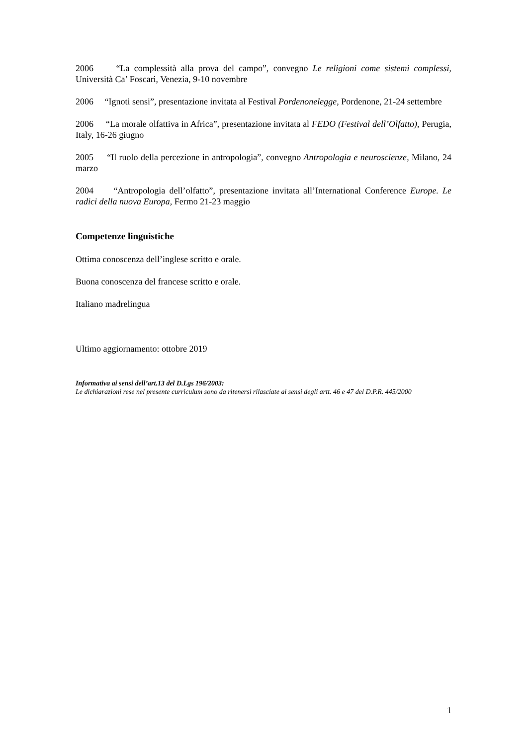2006 “La complessità alla prova del campo”, convegno Le religioni come sistemi complessi, Università Ca’ Foscari, Venezia, 9-10 novembre
2006 “Ignoti sensi”, presentazione invitata al Festival Pordenonelegge, Pordenone, 21-24 settembre
2006 “La morale olfattiva in Africa”, presentazione invitata al FEDO (Festival dell’Olfatto), Perugia, Italy, 16-26 giugno
2005 “Il ruolo della percezione in antropologia”, convegno Antropologia e neuroscienze, Milano, 24 marzo
2004 “Antropologia dell’olfatto”, presentazione invitata all’International Conference Europe. Le radici della nuova Europa, Fermo 21-23 maggio
Competenze linguistiche
Ottima conoscenza dell’inglese scritto e orale.
Buona conoscenza del francese scritto e orale.
Italiano madrelingua
Ultimo aggiornamento: ottobre 2019
Informativa ai sensi dell’art.13 del D.Lgs 196/2003:
Le dichiarazioni rese nel presente curriculum sono da ritenersi rilasciate ai sensi degli artt. 46 e 47 del D.P.R. 445/2000
1